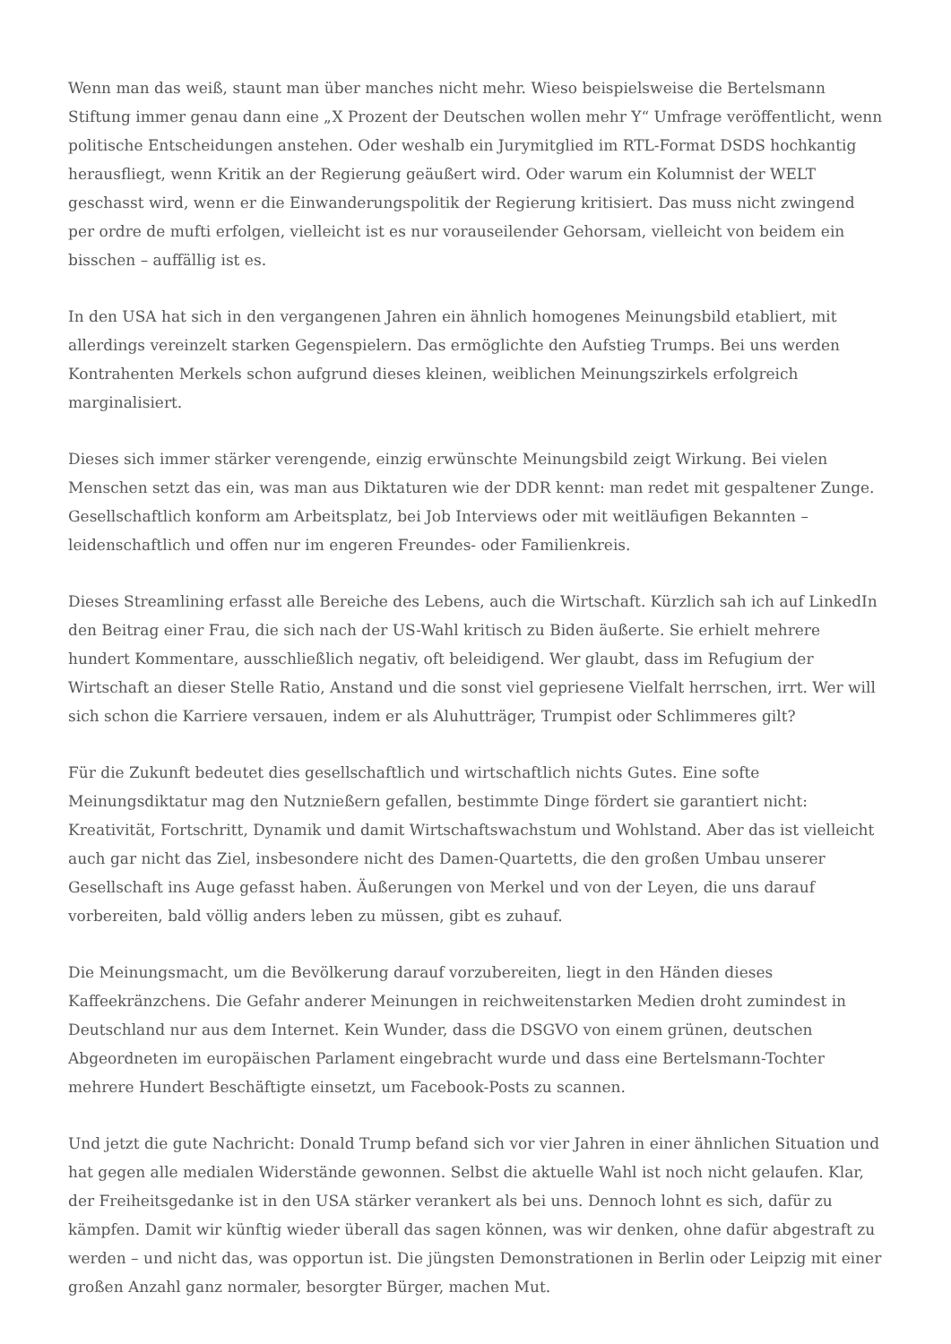Wenn man das weiß, staunt man über manches nicht mehr. Wieso beispielsweise die Bertelsmann Stiftung immer genau dann eine „X Prozent der Deutschen wollen mehr Y“ Umfrage veröffentlicht, wenn politische Entscheidungen anstehen. Oder weshalb ein Jurymitglied im RTL-Format DSDS hochkantig herausfliegt, wenn Kritik an der Regierung geäußert wird. Oder warum ein Kolumnist der WELT geschasst wird, wenn er die Einwanderungspolitik der Regierung kritisiert. Das muss nicht zwingend per ordre de mufti erfolgen, vielleicht ist es nur vorauseilender Gehorsam, vielleicht von beidem ein bisschen – auffällig ist es.
In den USA hat sich in den vergangenen Jahren ein ähnlich homogenes Meinungsbild etabliert, mit allerdings vereinzelt starken Gegenspielern. Das ermöglichte den Aufstieg Trumps. Bei uns werden Kontrahenten Merkels schon aufgrund dieses kleinen, weiblichen Meinungszirkels erfolgreich marginalisiert.
Dieses sich immer stärker verengende, einzig erwünschte Meinungsbild zeigt Wirkung. Bei vielen Menschen setzt das ein, was man aus Diktaturen wie der DDR kennt: man redet mit gespaltener Zunge. Gesellschaftlich konform am Arbeitsplatz, bei Job Interviews oder mit weitläufigen Bekannten – leidenschaftlich und offen nur im engeren Freundes- oder Familienkreis.
Dieses Streamlining erfasst alle Bereiche des Lebens, auch die Wirtschaft. Kürzlich sah ich auf LinkedIn den Beitrag einer Frau, die sich nach der US-Wahl kritisch zu Biden äußerte. Sie erhielt mehrere hundert Kommentare, ausschließlich negativ, oft beleidigend. Wer glaubt, dass im Refugium der Wirtschaft an dieser Stelle Ratio, Anstand und die sonst viel gepriesene Vielfalt herrschen, irrt. Wer will sich schon die Karriere versauen, indem er als Aluhutträger, Trumpist oder Schlimmeres gilt?
Für die Zukunft bedeutet dies gesellschaftlich und wirtschaftlich nichts Gutes. Eine softe Meinungsdiktatur mag den Nutznießern gefallen, bestimmte Dinge fördert sie garantiert nicht: Kreativität, Fortschritt, Dynamik und damit Wirtschaftswachstum und Wohlstand. Aber das ist vielleicht auch gar nicht das Ziel, insbesondere nicht des Damen-Quartetts, die den großen Umbau unserer Gesellschaft ins Auge gefasst haben. Äußerungen von Merkel und von der Leyen, die uns darauf vorbereiten, bald völlig anders leben zu müssen, gibt es zuhauf.
Die Meinungsmacht, um die Bevölkerung darauf vorzubereiten, liegt in den Händen dieses Kaffeekränzchens. Die Gefahr anderer Meinungen in reichweitenstarken Medien droht zumindest in Deutschland nur aus dem Internet. Kein Wunder, dass die DSGVO von einem grünen, deutschen Abgeordneten im europäischen Parlament eingebracht wurde und dass eine Bertelsmann-Tochter mehrere Hundert Beschäftigte einsetzt, um Facebook-Posts zu scannen.
Und jetzt die gute Nachricht: Donald Trump befand sich vor vier Jahren in einer ähnlichen Situation und hat gegen alle medialen Widerstände gewonnen. Selbst die aktuelle Wahl ist noch nicht gelaufen. Klar, der Freiheitsgedanke ist in den USA stärker verankert als bei uns. Dennoch lohnt es sich, dafür zu kämpfen. Damit wir künftig wieder überall das sagen können, was wir denken, ohne dafür abgestraft zu werden – und nicht das, was opportun ist. Die jüngsten Demonstrationen in Berlin oder Leipzig mit einer großen Anzahl ganz normaler, besorgter Bürger, machen Mut.